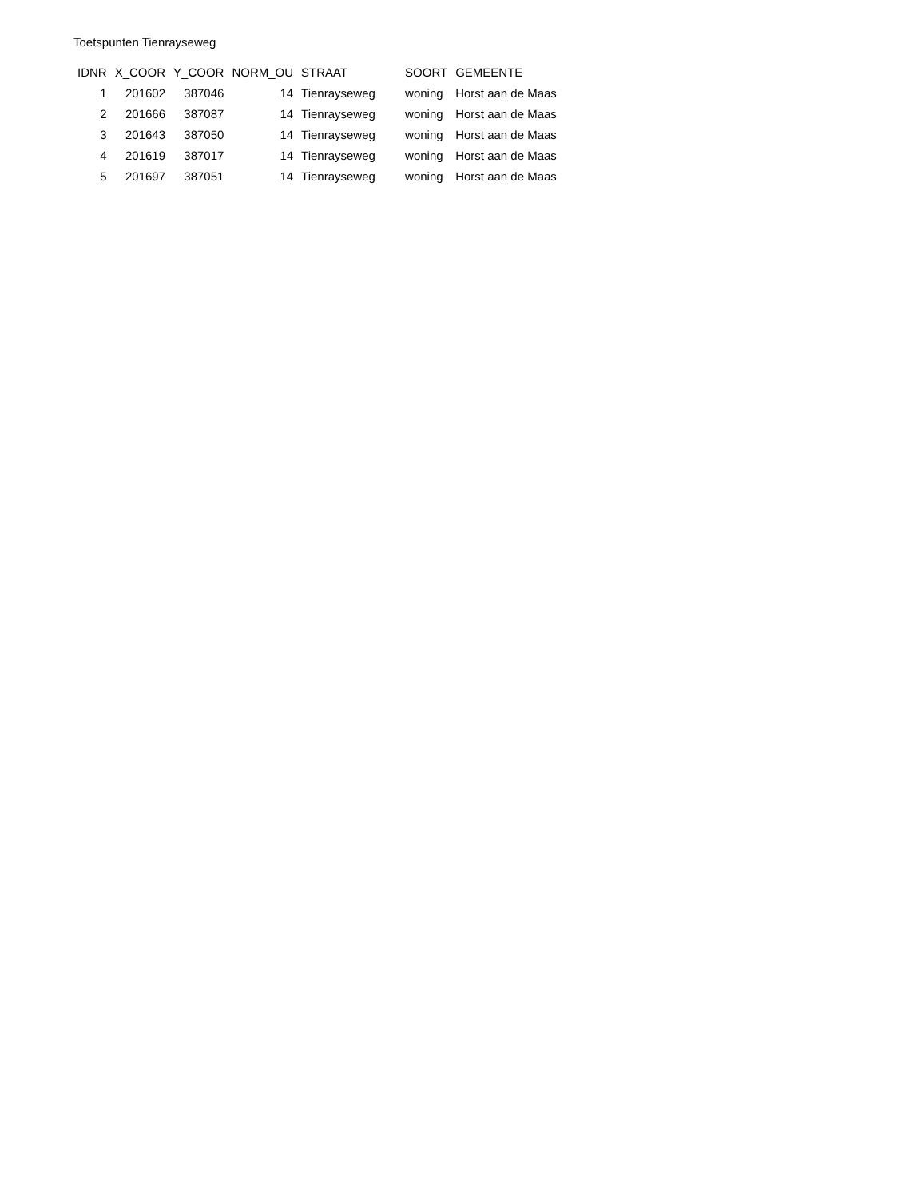Toetspunten Tienrayseweg
| IDNR | X_COOR | Y_COOR | NORM_OU | STRAAT | SOORT | GEMEENTE |
| --- | --- | --- | --- | --- | --- | --- |
| 1 | 201602 | 387046 | 14 | Tienrayseweg | woning | Horst aan de Maas |
| 2 | 201666 | 387087 | 14 | Tienrayseweg | woning | Horst aan de Maas |
| 3 | 201643 | 387050 | 14 | Tienrayseweg | woning | Horst aan de Maas |
| 4 | 201619 | 387017 | 14 | Tienrayseweg | woning | Horst aan de Maas |
| 5 | 201697 | 387051 | 14 | Tienrayseweg | woning | Horst aan de Maas |